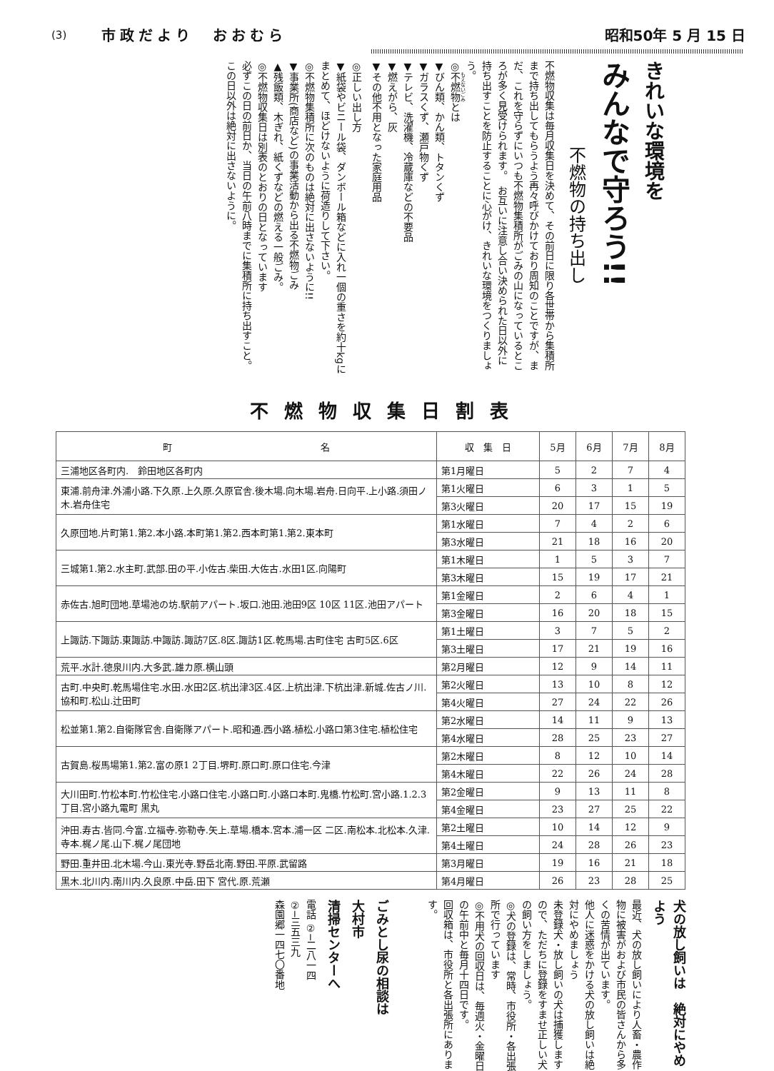(3) 市政だより　おおむら 昭和50年 5 月 15 日
きれいな環境を
みんなで守ろう!!
不燃物の持ち出し
不燃物収集は毎月収集日を決めて、その前日に限り各世帯から集積所まで持ち出してもらうよう再々呼びかけており周知のことですが、まだ、これを守らずにいつも不燃物集積所がごみの山になっているところが多く見受けられます。　お互いに注意し合い決められた日以外に持ち出すことを防止することに心がけ、きれいな環境をつくりましょう。
◎不燃物とは
▼びん類、かん類、トタンくず
▼ガラスくず、瀬戸物くず
▼テレビ、洗濯機、冷蔵庫などの不要品
▼燃えがら、灰
▼その他不用となった家庭用品
◎正しい出し方
▼紙袋やビニール袋、ダンボール箱などに入れ一個の重さを約十kgにまとめて、ほどけないように荷造りして下さい。
◎不燃物集積所に次のものは絶対に出さないように!!
▼事業所(商店など)の事業活動から出る不燃物ごみ
▲残飯類、木ぎれ、紙くずなどの燃える一般ごみ。
◎不燃物収集日は別表のとおりの日となっています
必ずこの日の前日か、当日の午前八時までに集積所に持ち出すこと。
この日以外は絶対に出さないように。
不燃物収集日割表
| 町 名 | 収 集 日 | 5月 | 6月 | 7月 | 8月 |
| --- | --- | --- | --- | --- | --- |
| 三浦地区各町内. 鈴田地区各町内 | 第1月曜日 | 5 | 2 | 7 | 4 |
| 東浦.前舟津.外浦小路.下久原.上久原.久原官舎.後木場.向木場.岩舟.日向平.上小路.須田ノ木.岩舟住宅 | 第1火曜日 | 6 | 3 | 1 | 5 |
| | 第3火曜日 | 20 | 17 | 15 | 19 |
| 久原団地.片町第1.第2.本小路.本町第1.第2.西本町第1.第2.東本町 | 第1水曜日 | 7 | 4 | 2 | 6 |
| | 第3水曜日 | 21 | 18 | 16 | 20 |
| 三城第1.第2.水主町.武部.田の平.小佐古.柴田.大佐古.水田1区.向陽町 | 第1木曜日 | 1 | 5 | 3 | 7 |
| | 第3木曜日 | 15 | 19 | 17 | 21 |
| 赤佐古.旭町団地.草場池の坊.駅前アパート.坂口.池田.池田9区 10区 11区.池田アパート | 第1金曜日 | 2 | 6 | 4 | 1 |
| | 第3金曜日 | 16 | 20 | 18 | 15 |
| 上諏訪.下諏訪.東諏訪.中諏訪.諏訪7区.8区.諏訪1区.乾馬場.古町住宅 古町5区.6区 | 第1土曜日 | 3 | 7 | 5 | 2 |
| | 第3土曜日 | 17 | 21 | 19 | 16 |
| 荒平.水計.徳泉川内.大多武.雄カ原.横山頭 | 第2月曜日 | 12 | 9 | 14 | 11 |
| 古町.中央町.乾馬場住宅.水田.水田2区.杭出津3区.4区.上杭出津.下杭出津.新城.佐古ノ川.協和町.松山.辻田町 | 第2火曜日 | 13 | 10 | 8 | 12 |
| | 第4火曜日 | 27 | 24 | 22 | 26 |
| 松並第1.第2.自衛隊官舎.自衛隊アパート.昭和通.西小路.植松.小路口第3住宅.植松住宅 | 第2水曜日 | 14 | 11 | 9 | 13 |
| | 第4水曜日 | 28 | 25 | 23 | 27 |
| 古賀島.桜馬場第1.第2.富の原1 2丁目.堺町.原口町.原口住宅.今津 | 第2木曜日 | 8 | 12 | 10 | 14 |
| | 第4木曜日 | 22 | 26 | 24 | 28 |
| 大川田町.竹松本町.竹松住宅.小路口住宅.小路口町.小路口本町.鬼橋.竹松町.宮小路.1.2.3丁目.宮小路九電町 黒丸 | 第2金曜日 | 9 | 13 | 11 | 8 |
| | 第4金曜日 | 23 | 27 | 25 | 22 |
| 沖田.寿古.皆同.今富.立福寺.弥勒寺.矢上.草場.橋本.宮本.浦一区 二区.南松本.北松本.久津.寺本.梶ノ尾.山下.梶ノ尾団地 | 第2土曜日 | 10 | 14 | 12 | 9 |
| | 第4土曜日 | 24 | 28 | 26 | 23 |
| 野田.重井田.北木場.今山.東光寺.野岳北南.野田.平原.武留路 | 第3月曜日 | 19 | 16 | 21 | 18 |
| 黒木.北川内.南川内.久良原.中岳.田下 宮代.原.荒瀬 | 第4月曜日 | 26 | 23 | 28 | 25 |
犬の放し飼いは　絶対にやめよう
最近、犬の放し飼いにより人畜・農作物に被害がおよび市民の皆さんから多くの苦情が出ています。
他人に迷惑をかける犬の放し飼いは絶対にやめましょう
未登録犬・放し飼いの犬は捕獲しますので、ただちに登録をすませ正しい犬の飼い方をしましょう。
◎犬の登録は、常時、市役所・各出張所で行っています
◎不用犬の回収日は、毎週火・金曜日の午前中と毎月十四日です。
回収箱は、市役所と各出張所にあります。
ごみとし尿の相談は
大村市
清掃センターへ
電話 ②─二八一四
②─三五三九
森園郷一四七〇番地